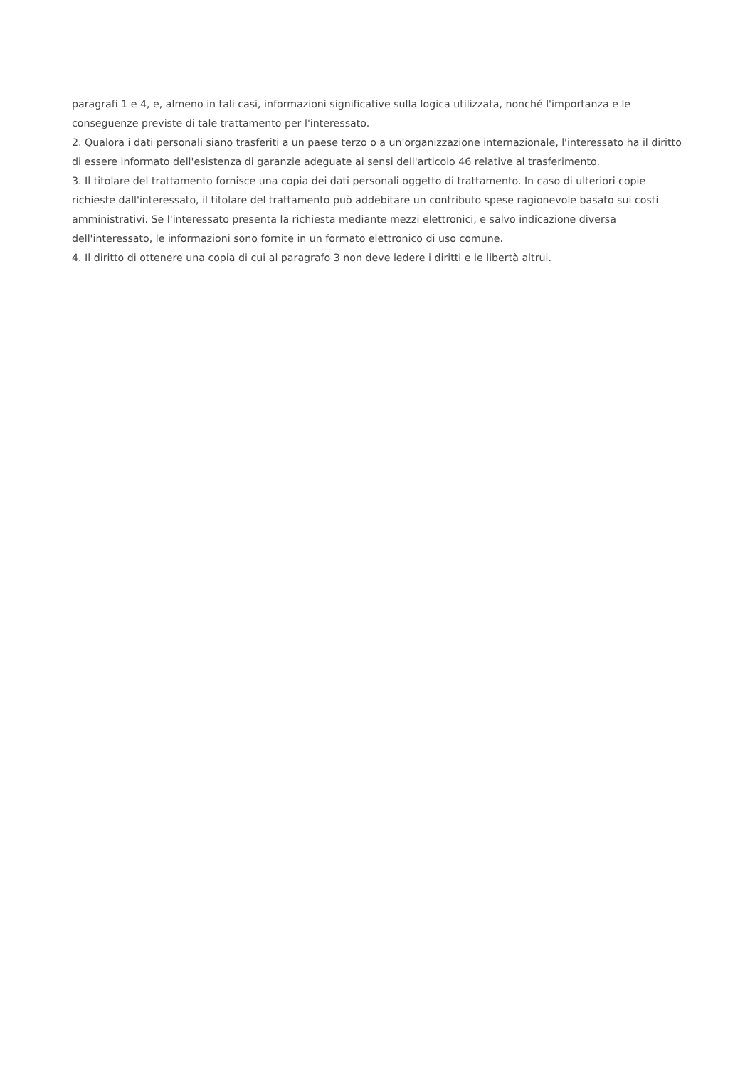paragrafi 1 e 4, e, almeno in tali casi, informazioni significative sulla logica utilizzata, nonché l'importanza e le conseguenze previste di tale trattamento per l'interessato.
2. Qualora i dati personali siano trasferiti a un paese terzo o a un'organizzazione internazionale, l'interessato ha il diritto di essere informato dell'esistenza di garanzie adeguate ai sensi dell'articolo 46 relative al trasferimento.
3. Il titolare del trattamento fornisce una copia dei dati personali oggetto di trattamento. In caso di ulteriori copie richieste dall'interessato, il titolare del trattamento può addebitare un contributo spese ragionevole basato sui costi amministrativi. Se l'interessato presenta la richiesta mediante mezzi elettronici, e salvo indicazione diversa dell'interessato, le informazioni sono fornite in un formato elettronico di uso comune.
4. Il diritto di ottenere una copia di cui al paragrafo 3 non deve ledere i diritti e le libertà altrui.